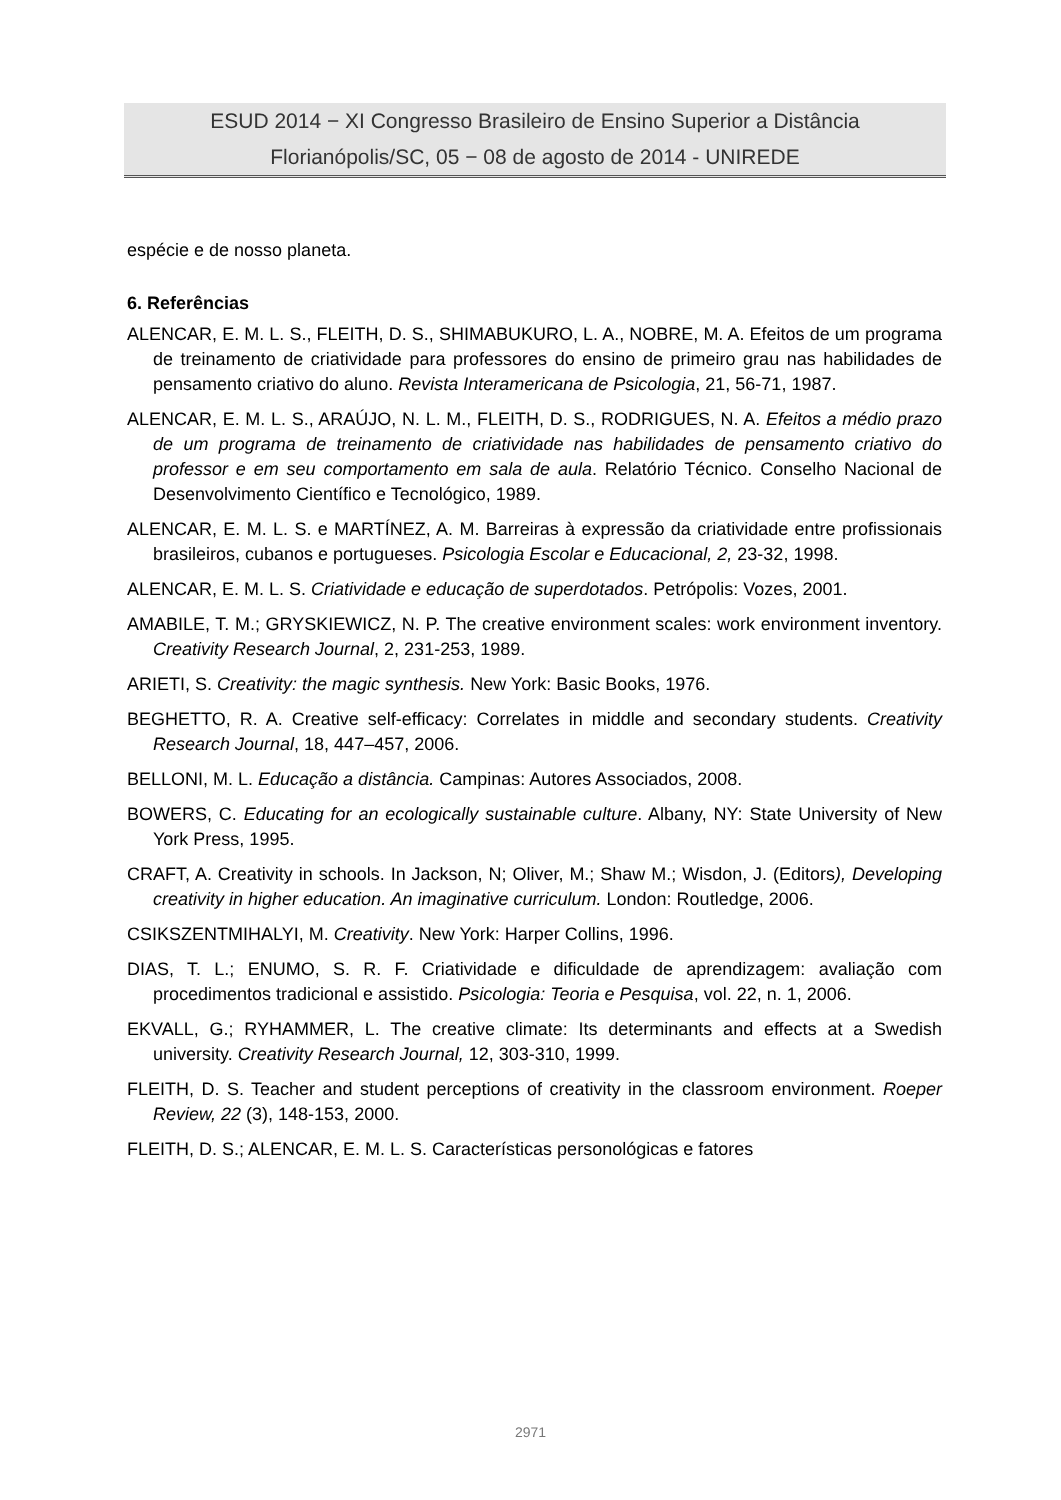ESUD 2014 − XI Congresso Brasileiro de Ensino Superior a Distância
Florianópolis/SC, 05 − 08 de agosto de 2014 - UNIREDE
espécie e de nosso planeta.
6. Referências
ALENCAR, E. M. L. S., FLEITH, D. S., SHIMABUKURO, L. A., NOBRE, M. A. Efeitos de um programa de treinamento de criatividade para professores do ensino de primeiro grau nas habilidades de pensamento criativo do aluno. Revista Interamericana de Psicologia, 21, 56-71, 1987.
ALENCAR, E. M. L. S., ARAÚJO, N. L. M., FLEITH, D. S., RODRIGUES, N. A. Efeitos a médio prazo de um programa de treinamento de criatividade nas habilidades de pensamento criativo do professor e em seu comportamento em sala de aula. Relatório Técnico. Conselho Nacional de Desenvolvimento Científico e Tecnológico, 1989.
ALENCAR, E. M. L. S. e MARTÍNEZ, A. M. Barreiras à expressão da criatividade entre profissionais brasileiros, cubanos e portugueses. Psicologia Escolar e Educacional, 2, 23-32, 1998.
ALENCAR, E. M. L. S. Criatividade e educação de superdotados. Petrópolis: Vozes, 2001.
AMABILE, T. M.; GRYSKIEWICZ, N. P. The creative environment scales: work environment inventory. Creativity Research Journal, 2, 231-253, 1989.
ARIETI, S. Creativity: the magic synthesis. New York: Basic Books, 1976.
BEGHETTO, R. A. Creative self-efficacy: Correlates in middle and secondary students. Creativity Research Journal, 18, 447–457, 2006.
BELLONI, M. L. Educação a distância. Campinas: Autores Associados, 2008.
BOWERS, C. Educating for an ecologically sustainable culture. Albany, NY: State University of New York Press, 1995.
CRAFT, A. Creativity in schools. In Jackson, N; Oliver, M.; Shaw M.; Wisdon, J. (Editors), Developing creativity in higher education. An imaginative curriculum. London: Routledge, 2006.
CSIKSZENTMIHALYI, M. Creativity. New York: Harper Collins, 1996.
DIAS, T. L.; ENUMO, S. R. F. Criatividade e dificuldade de aprendizagem: avaliação com procedimentos tradicional e assistido. Psicologia: Teoria e Pesquisa, vol. 22, n. 1, 2006.
EKVALL, G.; RYHAMMER, L. The creative climate: Its determinants and effects at a Swedish university. Creativity Research Journal, 12, 303-310, 1999.
FLEITH, D. S. Teacher and student perceptions of creativity in the classroom environment. Roeper Review, 22 (3), 148-153, 2000.
FLEITH, D. S.; ALENCAR, E. M. L. S. Características personológicas e fatores
2971